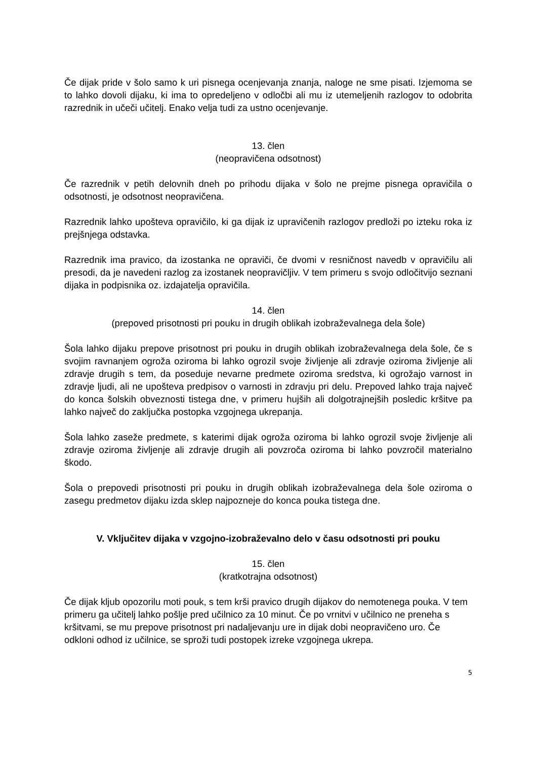Če dijak pride v šolo samo k uri pisnega ocenjevanja znanja, naloge ne sme pisati. Izjemoma se to lahko dovoli dijaku, ki ima to opredeljeno v odločbi ali mu iz utemeljenih razlogov to odobrita razrednik in učeči učitelj. Enako velja tudi za ustno ocenjevanje.
13. člen
(neopravičena odsotnost)
Če razrednik v petih delovnih dneh po prihodu dijaka v šolo ne prejme pisnega opravičila o odsotnosti, je odsotnost neopravičena.
Razrednik lahko upošteva opravičilo, ki ga dijak iz upravičenih razlogov predloži po izteku roka iz prejšnjega odstavka.
Razrednik ima pravico, da izostanka ne opraviči, če dvomi v resničnost navedb v opravičilu ali presodi, da je navedeni razlog za izostanek neopravičljiv. V tem primeru s svojo odločitvijo seznani dijaka in podpisnika oz. izdajatelja opravičila.
14. člen
(prepoved prisotnosti pri pouku in drugih oblikah izobraževalnega dela šole)
Šola lahko dijaku prepove prisotnost pri pouku in drugih oblikah izobraževalnega dela šole, če s svojim ravnanjem ogroža oziroma bi lahko ogrozil svoje življenje ali zdravje oziroma življenje ali zdravje drugih s tem, da poseduje nevarne predmete oziroma sredstva, ki ogrožajo varnost in zdravje ljudi, ali ne upošteva predpisov o varnosti in zdravju pri delu. Prepoved lahko traja največ do konca šolskih obveznosti tistega dne, v primeru hujših ali dolgotrajnejših posledic kršitve pa lahko največ do zaključka postopka vzgojnega ukrepanja.
Šola lahko zaseže predmete, s katerimi dijak ogroža oziroma bi lahko ogrozil svoje življenje ali zdravje oziroma življenje ali zdravje drugih ali povzroča oziroma bi lahko povzročil materialno škodo.
Šola o prepovedi prisotnosti pri pouku in drugih oblikah izobraževalnega dela šole oziroma o zasegu predmetov dijaku izda sklep najpozneje do konca pouka tistega dne.
V. Vključitev dijaka v vzgojno-izobraževalno delo v času odsotnosti pri pouku
15. člen
(kratkotrajna odsotnost)
Če dijak kljub opozorilu moti pouk, s tem krši pravico drugih dijakov do nemotenega pouka. V tem primeru ga učitelj lahko pošlje pred učilnico za 10 minut. Če po vrnitvi v učilnico ne preneha s kršitvami, se mu prepove prisotnost pri nadaljevanju ure in dijak dobi neopravičeno uro. Če odkloni odhod iz učilnice, se sproži tudi postopek izreke vzgojnega ukrepa.
5